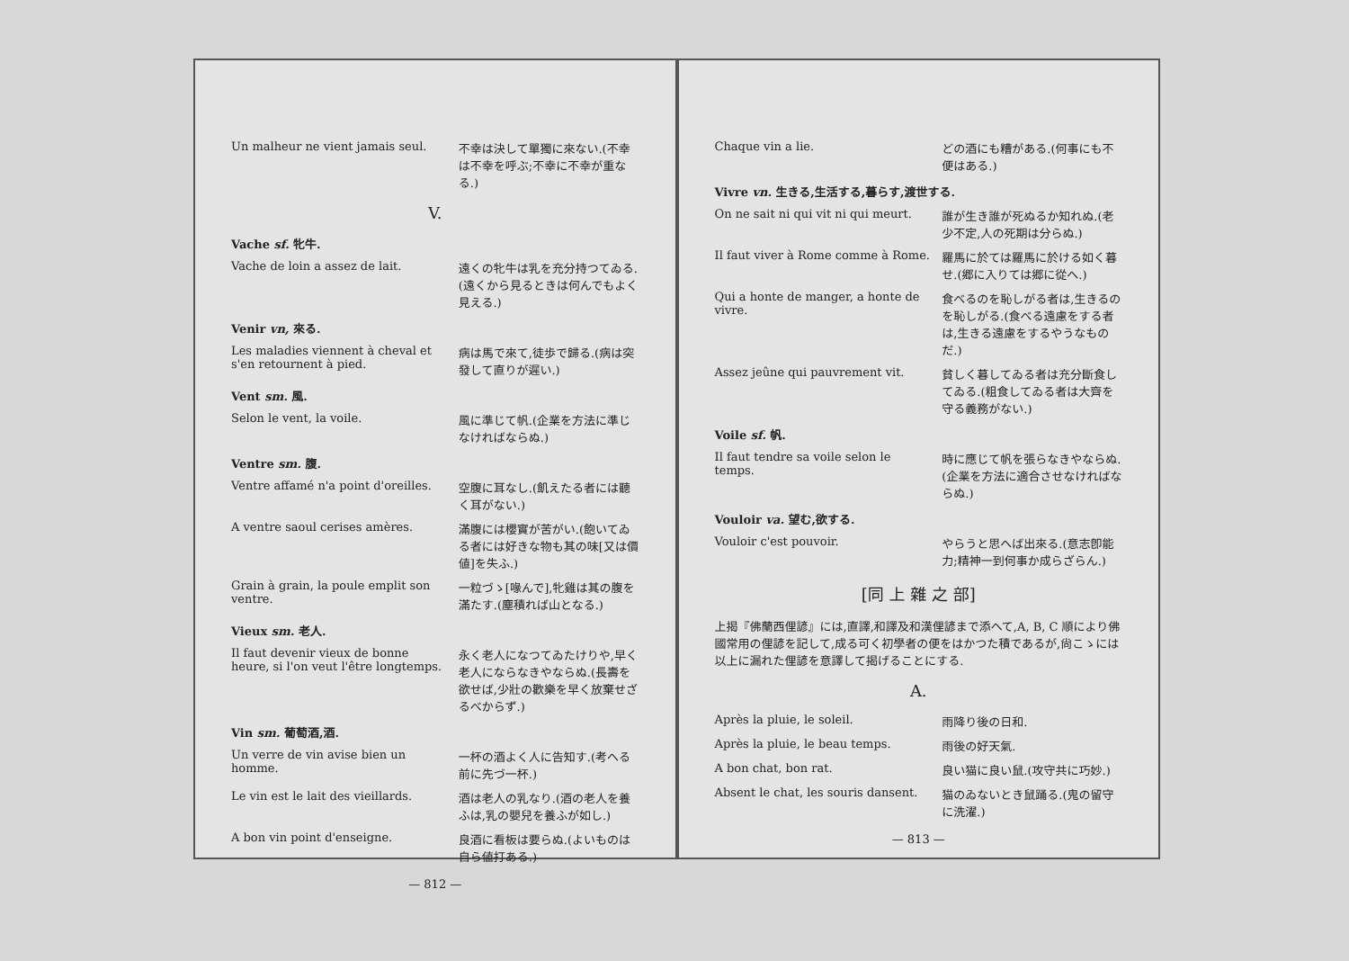Un malheur ne vient jamais seul.
不幸は決して單獨に來ない.(不幸は不幸を呼ぶ;不幸に不幸が重なる.)
V.
Vache sf. 牝牛.
Vache de loin a assez de lait. 遠くの牝牛は乳を充分持つてゐる.(遠くから見るときは何んでもよく見える.)
Venir vn, 來る.
Les maladies viennent à cheval et s'en retournent à pied.
病は馬で來て,徒歩で歸る.(病は突發して直りが遲い.)
Vent sm. 風.
Selon le vent, la voile. 風に準じて帆.(企業を方法に準じなければならぬ.)
Ventre sm. 腹.
Ventre affamé n'a point d'oreilles.
空腹に耳なし.(飢えたる者には聽く耳がない.)
A ventre saoul cerises amères. 滿腹には櫻實が苦がい.(飽いてゐる者には好きな物も其の味[又は價値]を失ふ.)
Grain à grain, la poule emplit son ventre.
一粒づゝ[喙んで],牝雞は其の腹を滿たす.(塵積れば山となる.)
Vieux sm. 老人.
Il faut devenir vieux de bonne heure, si l'on veut l'être longtemps.
永く老人になつてゐたけりや,早く老人にならなきやならぬ.(長壽を欲せば,少壯の歡樂を早く放棄せざるべからず.)
Vin sm. 葡萄酒,酒.
Un verre de vin avise bien un homme.
一杯の酒よく人に告知す.(考へる前に先づ一杯.)
Le vin est le lait des vieillards.
酒は老人の乳なり.(酒の老人を養ふは,乳の嬰兒を養ふが如し.)
A bon vin point d'enseigne. 良酒に看板は要らぬ.(よいものは自ら値打ある.)
— 812 —
Chaque vin a lie. どの酒にも糟がある.(何事にも不便はある.)
Vivre vn. 生きる,生活する,暮らす,渡世する.
On ne sait ni qui vit ni qui meurt.
誰が生き誰が死ぬるか知れぬ.(老少不定,人の死期は分らぬ.)
Il faut viver à Rome comme à Rome.
羅馬に於ては羅馬に於ける如く暮せ.(郷に入りては郷に從へ.)
Qui a honte de manger, a honte de vivre.
食べるのを恥しがる者は,生きるのを恥しがる.(食べる遠慮をする者は,生きる遠慮をするやうなものだ.)
Assez jeûne qui pauvrement vit.
貧しく暮してゐる者は充分斷食してゐる.(粗食してゐる者は大齊を守る義務がない.)
Voile sf. 帆.
Il faut tendre sa voile selon le temps.
時に應じて帆を張らなきやならぬ.(企業を方法に適合させなければならぬ.)
Vouloir va. 望む,欲する.
Vouloir c'est pouvoir. やらうと思へば出來る.(意志卽能力;精神一到何事か成らざらん.)
[同 上 雜 之 部]
上揭『佛蘭西俚諺』には,直譯,和譯及和漢俚諺まで添へて,A, B, C 順により佛國常用の俚諺を記して,成る可く初學者の便をはかつた積であるが,尙こゝには以上に漏れた俚諺を意譯して揭げることにする.
A.
Après la pluie, le soleil. 雨降り後の日和.
Après la pluie, le beau temps. 雨後の好天氣.
A bon chat, bon rat. 良い猫に良い鼠.(攻守共に巧妙.)
Absent le chat, les souris dansent.
猫のゐないとき鼠踊る.(鬼の留守に洗濯.)
— 813 —